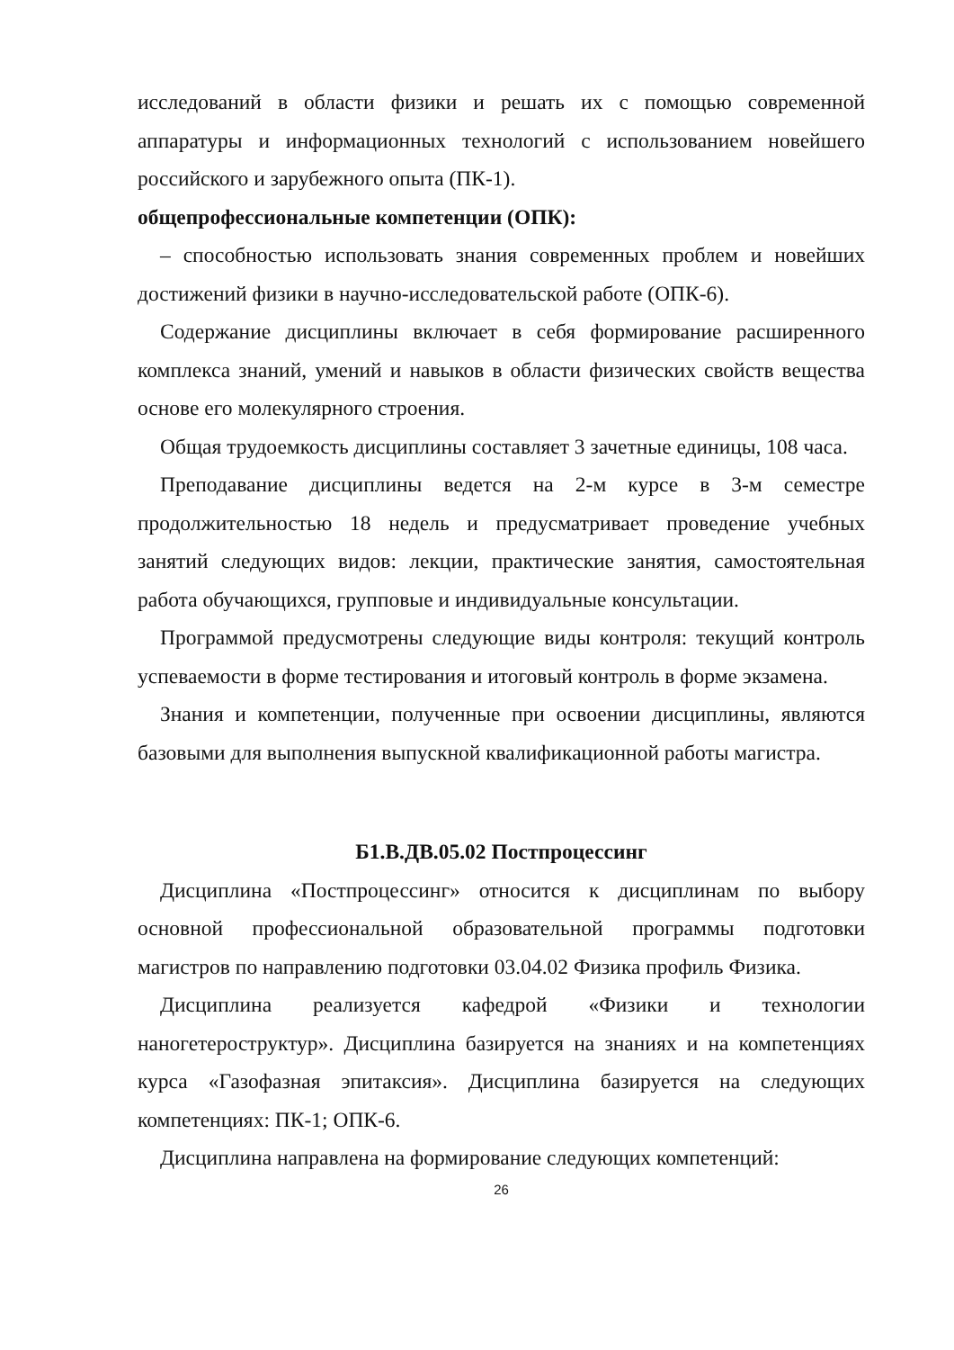исследований в области физики и решать их с помощью современной аппаратуры и информационных технологий с использованием новейшего российского и зарубежного опыта (ПК-1).
общепрофессиональные компетенции (ОПК):
– способностью использовать знания современных проблем и новейших достижений физики в научно-исследовательской работе (ОПК-6).
Содержание дисциплины включает в себя формирование расширенного комплекса знаний, умений и навыков в области физических свойств вещества основе его молекулярного строения.
Общая трудоемкость дисциплины составляет 3 зачетные единицы, 108 часа.
Преподавание дисциплины ведется на 2-м курсе в 3-м семестре продолжительностью 18 недель и предусматривает проведение учебных занятий следующих видов: лекции, практические занятия, самостоятельная работа обучающихся, групповые и индивидуальные консультации.
Программой предусмотрены следующие виды контроля: текущий контроль успеваемости в форме тестирования и итоговый контроль в форме экзамена.
Знания и компетенции, полученные при освоении дисциплины, являются базовыми для выполнения выпускной квалификационной работы магистра.
Б1.В.ДВ.05.02 Постпроцессинг
Дисциплина «Постпроцессинг» относится к дисциплинам по выбору основной профессиональной образовательной программы подготовки магистров по направлению подготовки 03.04.02 Физика профиль Физика.
Дисциплина реализуется кафедрой «Физики и технологии наногетероструктур». Дисциплина базируется на знаниях и на компетенциях курса «Газофазная эпитаксия». Дисциплина базируется на следующих компетенциях: ПК-1; ОПК-6.
Дисциплина направлена на формирование следующих компетенций:
26